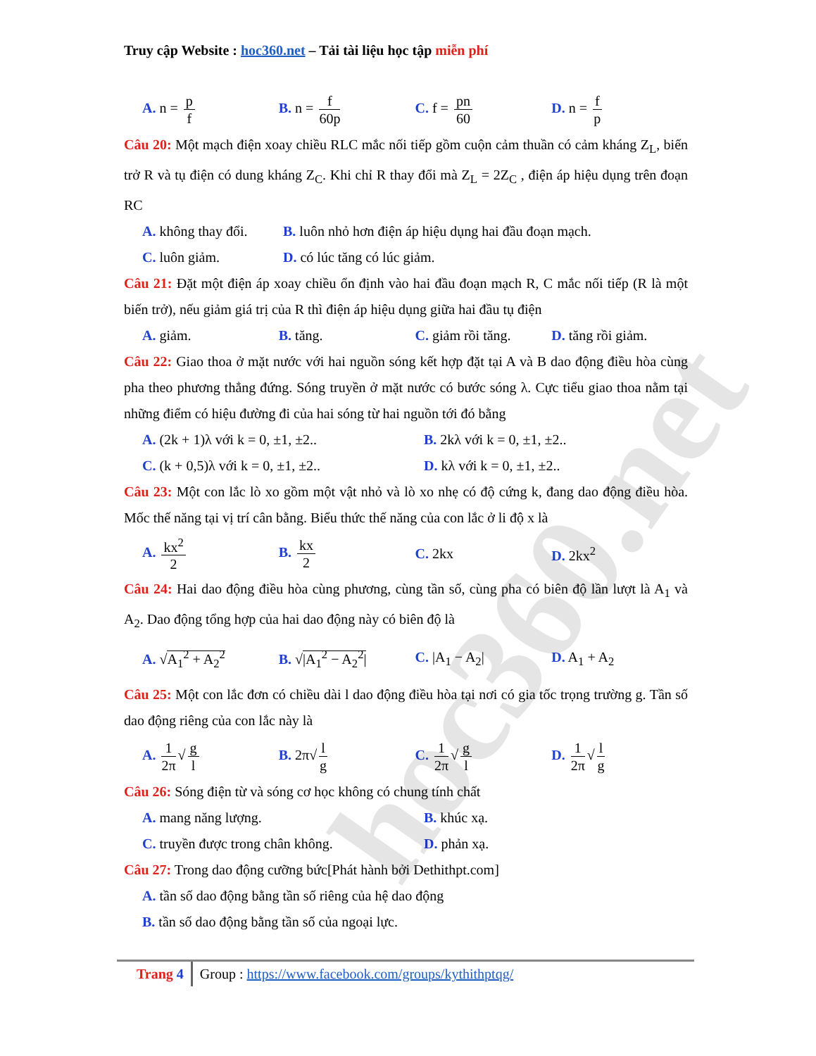Truy cập Website : hoc360.net – Tải tài liệu học tập miễn phí
A. n = p f
B. n = f 60p
C. f = pn 60
D. n = f p
Câu 20: Một mạch điện xoay chiều RLC mắc nối tiếp gồm cuộn cảm thuần có cảm kháng Z<sub>L</sub>, biến trở R và tụ điện có dung kháng Z<sub>C</sub>. Khi chỉ R thay đổi mà Z<sub>L</sub> = 2Z<sub>C</sub> , điện áp hiệu dụng trên đoạn RC
A. không thay đổi.
B. luôn nhỏ hơn điện áp hiệu dụng hai đầu đoạn mạch.
C. luôn giảm. D. có lúc tăng có lúc giảm.
Câu 21: Đặt một điện áp xoay chiều ổn định vào hai đầu đoạn mạch R, C mắc nối tiếp (R là một biến trở), nếu giảm giá trị của R thì điện áp hiệu dụng giữa hai đầu tụ điện
A. giảm. B. tăng. C. giảm rồi tăng. D. tăng rồi giảm.
Câu 22: Giao thoa ở mặt nước với hai nguồn sóng kết hợp đặt tại A và B dao động điều hòa cùng pha theo phương thẳng đứng. Sóng truyền ở mặt nước có bước sóng λ. Cực tiểu giao thoa nằm tại những điểm có hiệu đường đi của hai sóng từ hai nguồn tới đó bằng
A. (2k + 1)λ với k = 0, ±1, ±2.. B. 2kλ với k = 0, ±1, ±2..
C. (k + 0,5)λ với k = 0, ±1, ±2.. D. kλ với k = 0, ±1, ±2..
Câu 23: Một con lắc lò xo gồm một vật nhỏ và lò xo nhẹ có độ cứng k, đang dao động điều hòa. Mốc thế năng tại vị trí cân bằng. Biểu thức thế năng của con lắc ở li độ x là
A. kx<sup>2</sup> 2
B. kx 2
C. 2kx D. 2kx<sup>2</sup>
Câu 24: Hai dao động điều hòa cùng phương, cùng tần số, cùng pha có biên độ lần lượt là A<sub>1</sub> và A<sub>2</sub>. Dao động tổng hợp của hai dao động này có biên độ là
A. √A<sub>1</sub><sup>2</sup> + A<sub>2</sub><sup>2</sup> B. √|A<sub>1</sub><sup>2</sup> − A<sub>2</sub><sup>2</sup>| C. |A<sub>1</sub> − A<sub>2</sub>| D. A<sub>1</sub> + A<sub>2</sub>
Câu 25: Một con lắc đơn có chiều dài l dao động điều hòa tại nơi có gia tốc trọng trường g. Tần số dao động riêng của con lắc này là
A. 1 2π √ g l
B. 2π√ l g
C. 1 2π √ g l
D. 1 2π √ l g
Câu 26: Sóng điện từ và sóng cơ học không có chung tính chất
A. mang năng lượng. B. khúc xạ.
C. truyền được trong chân không. D. phản xạ.
Câu 27: Trong dao động cưỡng bức[Phát hành bởi Dethithpt.com]
A. tần số dao động bằng tần số riêng của hệ dao động
B. tần số dao động bằng tần số của ngoại lực.
Trang 4 Group : https://www.facebook.com/groups/kythithptqg/
hoc360.net